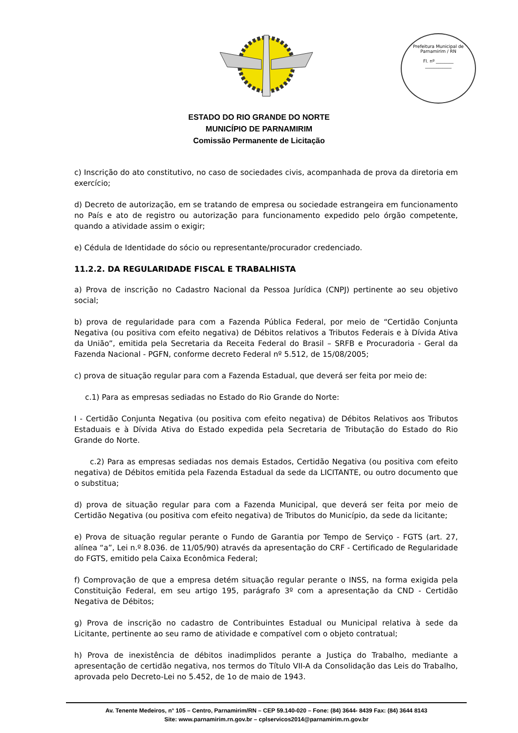Prefeitura Municipal de Parnamirim / RN
Fl. nº ________
____________
ESTADO DO RIO GRANDE DO NORTE
MUNICÍPIO DE PARNAMIRIM
Comissão Permanente de Licitação
c) Inscrição do ato constitutivo, no caso de sociedades civis, acompanhada de prova da diretoria em exercício;
d) Decreto de autorização, em se tratando de empresa ou sociedade estrangeira em funcionamento no País e ato de registro ou autorização para funcionamento expedido pelo órgão competente, quando a atividade assim o exigir;
e) Cédula de Identidade do sócio ou representante/procurador credenciado.
11.2.2. DA REGULARIDADE FISCAL E TRABALHISTA
a) Prova de inscrição no Cadastro Nacional da Pessoa Jurídica (CNPJ) pertinente ao seu objetivo social;
b) prova de regularidade para com a Fazenda Pública Federal, por meio de “Certidão Conjunta Negativa (ou positiva com efeito negativa) de Débitos relativos a Tributos Federais e à Dívida Ativa da União”, emitida pela Secretaria da Receita Federal do Brasil – SRFB e Procuradoria - Geral da Fazenda Nacional - PGFN, conforme decreto Federal nº 5.512, de 15/08/2005;
c) prova de situação regular para com a Fazenda Estadual, que deverá ser feita por meio de:
c.1) Para as empresas sediadas no Estado do Rio Grande do Norte:
I - Certidão Conjunta Negativa (ou positiva com efeito negativa) de Débitos Relativos aos Tributos Estaduais e à Dívida Ativa do Estado expedida pela Secretaria de Tributação do Estado do Rio Grande do Norte.
c.2) Para as empresas sediadas nos demais Estados, Certidão Negativa (ou positiva com efeito negativa) de Débitos emitida pela Fazenda Estadual da sede da LICITANTE, ou outro documento que o substitua;
d) prova de situação regular para com a Fazenda Municipal, que deverá ser feita por meio de Certidão Negativa (ou positiva com efeito negativa) de Tributos do Município, da sede da licitante;
e) Prova de situação regular perante o Fundo de Garantia por Tempo de Serviço - FGTS (art. 27, alínea “a”, Lei n.º 8.036. de 11/05/90) através da apresentação do CRF - Certificado de Regularidade do FGTS, emitido pela Caixa Econômica Federal;
f) Comprovação de que a empresa detém situação regular perante o INSS, na forma exigida pela Constituição Federal, em seu artigo 195, parágrafo 3º com a apresentação da CND - Certidão Negativa de Débitos;
g) Prova de inscrição no cadastro de Contribuintes Estadual ou Municipal relativa à sede da Licitante, pertinente ao seu ramo de atividade e compatível com o objeto contratual;
h) Prova de inexistência de débitos inadimplidos perante a Justiça do Trabalho, mediante a apresentação de certidão negativa, nos termos do Título VII-A da Consolidação das Leis do Trabalho, aprovada pelo Decreto-Lei no 5.452, de 1o de maio de 1943.
Av. Tenente Medeiros, n° 105 – Centro, Parnamirim/RN – CEP 59.140-020 – Fone: (84) 3644- 8439 Fax: (84) 3644 8143
Site: www.parnamirim.rn.gov.br – cplservicos2014@parnamirim.rn.gov.br